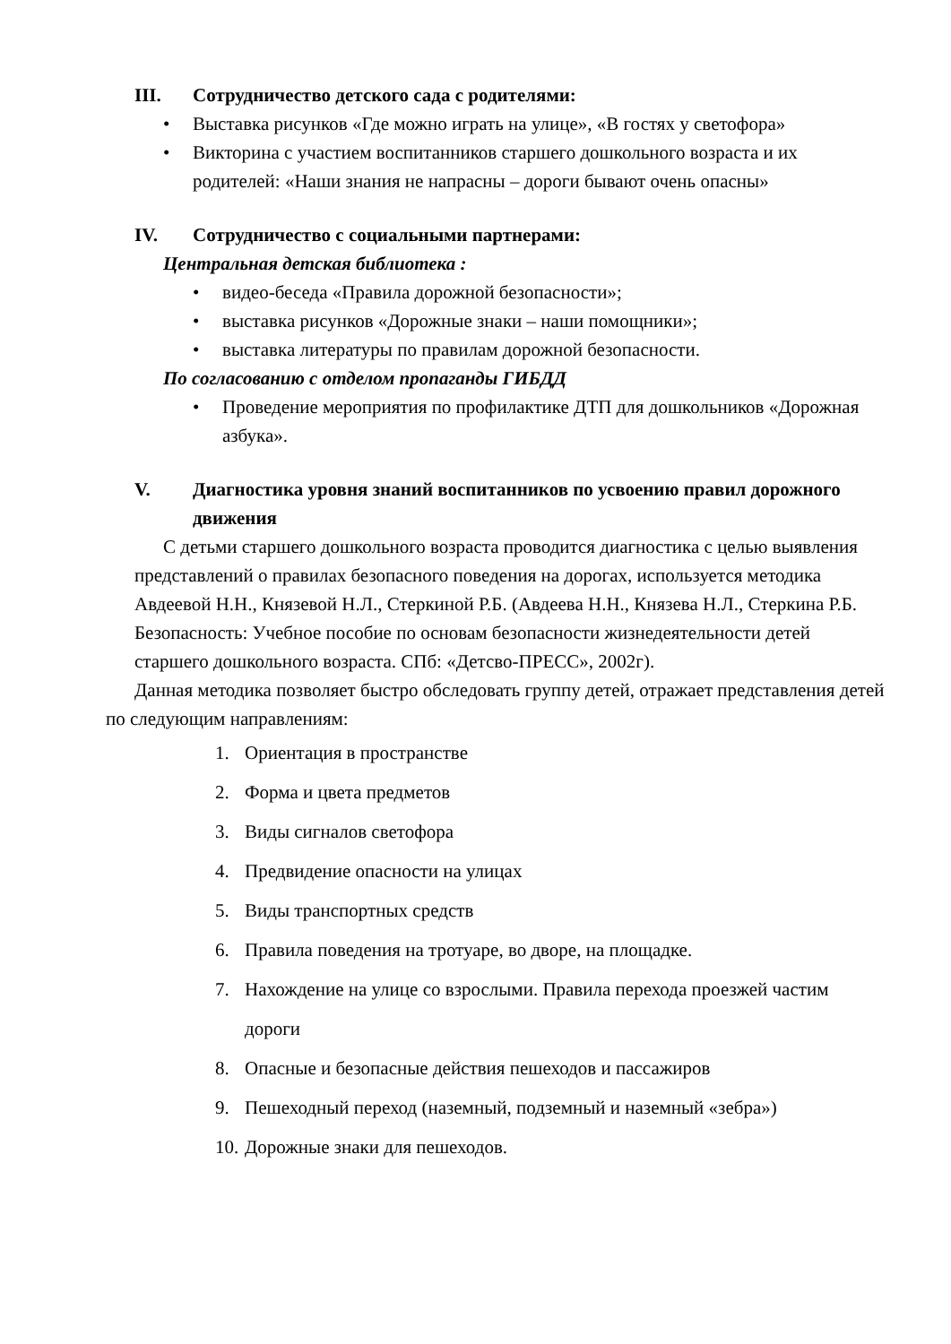III. Сотрудничество детского сада с родителями:
• Выставка рисунков «Где можно играть на улице», «В гостях у светофора»
• Викторина с участием воспитанников старшего дошкольного возраста и их родителей: «Наши знания не напрасны – дороги бывают очень опасны»
IV. Сотрудничество с социальными партнерами:
Центральная детская библиотека :
• видео-беседа «Правила дорожной безопасности»;
• выставка рисунков «Дорожные знаки – наши помощники»;
• выставка литературы по правилам дорожной безопасности.
По согласованию с отделом пропаганды ГИБДД
• Проведение мероприятия по профилактике ДТП для дошкольников «Дорожная азбука».
V. Диагностика уровня знаний воспитанников по усвоению правил дорожного движения
С детьми старшего дошкольного возраста проводится диагностика с целью выявления представлений о правилах безопасного поведения на дорогах, используется методика Авдеевой Н.Н., Князевой Н.Л., Стеркиной Р.Б. (Авдеева Н.Н., Князева Н.Л., Стеркина Р.Б. Безопасность: Учебное пособие по основам безопасности жизнедеятельности детей старшего дошкольного возраста. СПб: «Детсво-ПРЕСС», 2002г).
Данная методика позволяет быстро обследовать группу детей, отражает представления детей по следующим направлениям:
1. Ориентация в пространстве
2. Форма и цвета предметов
3. Виды сигналов светофора
4. Предвидение опасности на улицах
5. Виды транспортных средств
6. Правила поведения на тротуаре, во дворе, на площадке.
7. Нахождение на улице со взрослыми. Правила перехода проезжей частим дороги
8. Опасные и безопасные действия пешеходов и пассажиров
9. Пешеходный переход (наземный, подземный и наземный «зебра»)
10. Дорожные знаки для пешеходов.